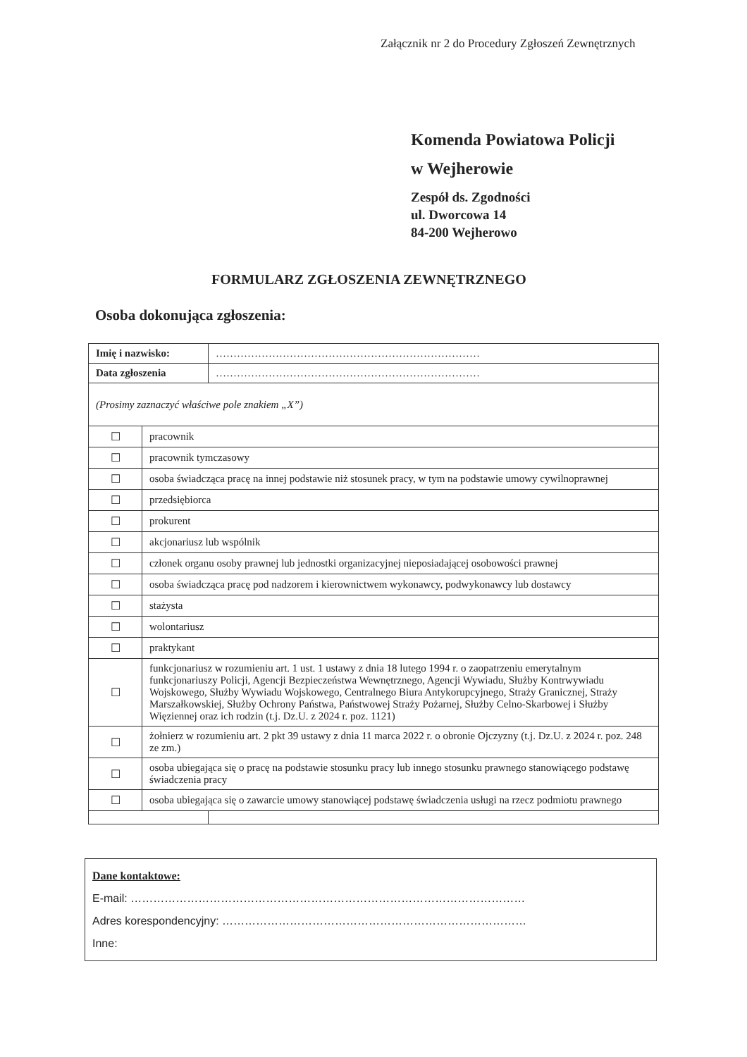Załącznik nr 2 do Procedury Zgłoszeń Zewnętrznych
Komenda Powiatowa Policji
w Wejherowie
Zespół ds. Zgodności
ul. Dworcowa 14
84-200 Wejherowo
FORMULARZ ZGŁOSZENIA ZEWNĘTRZNEGO
Osoba dokonująca zgłoszenia:
| Imię i nazwisko: | | ………………………………………………………………… |
| Data zgłoszenia | | ………………………………………………………………… |
| (Prosimy zaznaczyć właściwe pole znakiem „X”) | | |
| ☐ | pracownik | |
| ☐ | pracownik tymczasowy | |
| ☐ | osoba świadcząca pracę na innej podstawie niż stosunek pracy, w tym na podstawie umowy cywilnoprawnej | |
| ☐ | przedsiębiorca | |
| ☐ | prokurent | |
| ☐ | akcjonariusz lub wspólnik | |
| ☐ | członek organu osoby prawnej lub jednostki organizacyjnej nieposiadającej osobowości prawnej | |
| ☐ | osoba świadcząca pracę pod nadzorem i kierownictwem wykonawcy, podwykonawcy lub dostawcy | |
| ☐ | stażysta | |
| ☐ | wolontariusz | |
| ☐ | praktykant | |
| ☐ | funkcjonariusz w rozumieniu art. 1 ust. 1 ustawy z dnia 18 lutego 1994 r. o zaopatrzeniu emerytalnym funkcjonariuszy Policji, Agencji Bezpieczeństwa Wewnętrznego, Agencji Wywiadu, Służby Kontrwywiadu Wojskowego, Służby Wywiadu Wojskowego, Centralnego Biura Antykorupcyjnego, Straży Granicznej, Straży Marszałkowskiej, Służby Ochrony Państwa, Państwowej Straży Pożarnej, Służby Celno-Skarbowej i Służby Więziennej oraz ich rodzin (t.j. Dz.U. z 2024 r. poz. 1121) | |
| ☐ | żołnierz w rozumieniu art. 2 pkt 39 ustawy z dnia 11 marca 2022 r. o obronie Ojczyzny (t.j. Dz.U. z 2024 r. poz. 248 ze zm.) | |
| ☐ | osoba ubiegająca się o pracę na podstawie stosunku pracy lub innego stosunku prawnego stanowiącego podstawę świadczenia pracy | |
| ☐ | osoba ubiegająca się o zawarcie umowy stanowiącej podstawę świadczenia usługi na rzecz podmiotu prawnego | |
Dane kontaktowe:
E-mail: ……………………………………………………………………………………………
Adres korespondencyjny: ………………………………………………………………………
Inne: